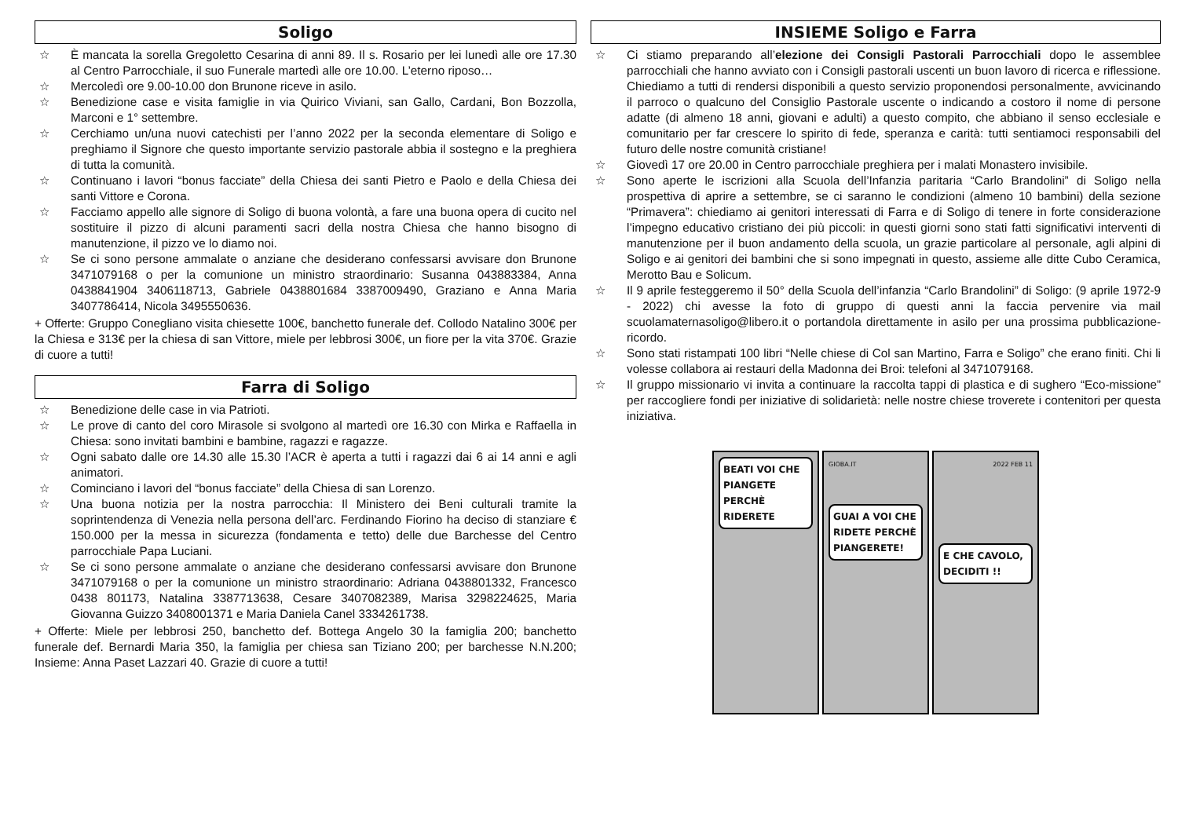Soligo
☆ È mancata la sorella Gregoletto Cesarina di anni 89. Il s. Rosario per lei lunedì alle ore 17.30 al Centro Parrocchiale, il suo Funerale martedì alle ore 10.00. L’eterno riposo…
☆ Mercoledì ore 9.00-10.00 don Brunone riceve in asilo.
☆ Benedizione case e visita famiglie in via Quirico Viviani, san Gallo, Cardani, Bon Bozzolla, Marconi e 1° settembre.
☆ Cerchiamo un/una nuovi catechisti per l’anno 2022 per la seconda elementare di Soligo e preghiamo il Signore che questo importante servizio pastorale abbia il sostegno e la preghiera di tutta la comunità.
☆ Continuano i lavori “bonus facciate” della Chiesa dei santi Pietro e Paolo e della Chiesa dei santi Vittore e Corona.
☆ Facciamo appello alle signore di Soligo di buona volontà, a fare una buona opera di cucito nel sostituire il pizzo di alcuni paramenti sacri della nostra Chiesa che hanno bisogno di manutenzione, il pizzo ve lo diamo noi.
☆ Se ci sono persone ammalate o anziane che desiderano confessarsi avvisare don Brunone 3471079168 o per la comunione un ministro straordinario: Susanna 043883384, Anna 0438841904 3406118713, Gabriele 0438801684 3387009490, Graziano e Anna Maria 3407786414, Nicola 3495550636.
+ Offerte: Gruppo Conegliano visita chiesette 100€, banchetto funerale def. Collodo Natalino 300€ per la Chiesa e 313€ per la chiesa di san Vittore, miele per lebbrosi 300€, un fiore per la vita 370€. Grazie di cuore a tutti!
Farra di Soligo
☆ Benedizione delle case in via Patrioti.
☆ Le prove di canto del coro Mirasole si svolgono al martedì ore 16.30 con Mirka e Raffaella in Chiesa: sono invitati bambini e bambine, ragazzi e ragazze.
☆ Ogni sabato dalle ore 14.30 alle 15.30 l’ACR è aperta a tutti i ragazzi dai 6 ai 14 anni e agli animatori.
☆ Cominciano i lavori del “bonus facciate” della Chiesa di san Lorenzo.
☆ Una buona notizia per la nostra parrocchia: Il Ministero dei Beni culturali tramite la soprintendenza di Venezia nella persona dell’arc. Ferdinando Fiorino ha deciso di stanziare € 150.000 per la messa in sicurezza (fondamenta e tetto) delle due Barchesse del Centro parrocchiale Papa Luciani.
☆ Se ci sono persone ammalate o anziane che desiderano confessarsi avvisare don Brunone 3471079168 o per la comunione un ministro straordinario: Adriana 0438801332, Francesco 0438 801173, Natalina 3387713638, Cesare 3407082389, Marisa 3298224625, Maria Giovanna Guizzo 3408001371 e Maria Daniela Canel 3334261738.
+ Offerte: Miele per lebbrosi 250, banchetto def. Bottega Angelo 30 la famiglia 200; banchetto funerale def. Bernardi Maria 350, la famiglia per chiesa san Tiziano 200; per barchesse N.N.200; Insieme: Anna Paset Lazzari 40. Grazie di cuore a tutti!
INSIEME Soligo e Farra
☆ Ci stiamo preparando all’elezione dei Consigli Pastorali Parrocchiali dopo le assemblee parrocchiali che hanno avviato con i Consigli pastorali uscenti un buon lavoro di ricerca e riflessione. Chiediamo a tutti di rendersi disponibili a questo servizio proponendosi personalmente, avvicinando il parroco o qualcuno del Consiglio Pastorale uscente o indicando a costoro il nome di persone adatte (di almeno 18 anni, giovani e adulti) a questo compito, che abbiano il senso ecclesiale e comunitario per far crescere lo spirito di fede, speranza e carità: tutti sentiamoci responsabili del futuro delle nostre comunità cristiane!
☆ Giovedì 17 ore 20.00 in Centro parrocchiale preghiera per i malati Monastero invisibile.
☆ Sono aperte le iscrizioni alla Scuola dell’Infanzia paritaria “Carlo Brandolini” di Soligo nella prospettiva di aprire a settembre, se ci saranno le condizioni (almeno 10 bambini) della sezione “Primavera”: chiediamo ai genitori interessati di Farra e di Soligo di tenere in forte considerazione l’impegno educativo cristiano dei più piccoli: in questi giorni sono stati fatti significativi interventi di manutenzione per il buon andamento della scuola, un grazie particolare al personale, agli alpini di Soligo e ai genitori dei bambini che si sono impegnati in questo, assieme alle ditte Cubo Ceramica, Merotto Bau e Solicum.
☆ Il 9 aprile festeggeremo il 50° della Scuola dell’infanzia “Carlo Brandolini” di Soligo: (9 aprile 1972-9 - 2022) chi avesse la foto di gruppo di questi anni la faccia pervenire via mail scuolamaternasoligo@libero.it o portandola direttamente in asilo per una prossima pubblicazione-ricordo.
☆ Sono stati ristampati 100 libri “Nelle chiese di Col san Martino, Farra e Soligo” che erano finiti. Chi li volesse collabora ai restauri della Madonna dei Broi: telefoni al 3471079168.
☆ Il gruppo missionario vi invita a continuare la raccolta tappi di plastica e di sughero “Eco-missione” per raccogliere fondi per iniziative di solidarietà: nelle nostre chiese troverete i contenitori per questa iniziativa.
BEATI VOI CHE PIANGETE PERCHÈ RIDERETE
GIOBA.IT
GUAI A VOI CHE RIDETE PERCHÈ PIANGERETE!
2022 FEB 11
E CHE CAVOLO, DECIDITI !!